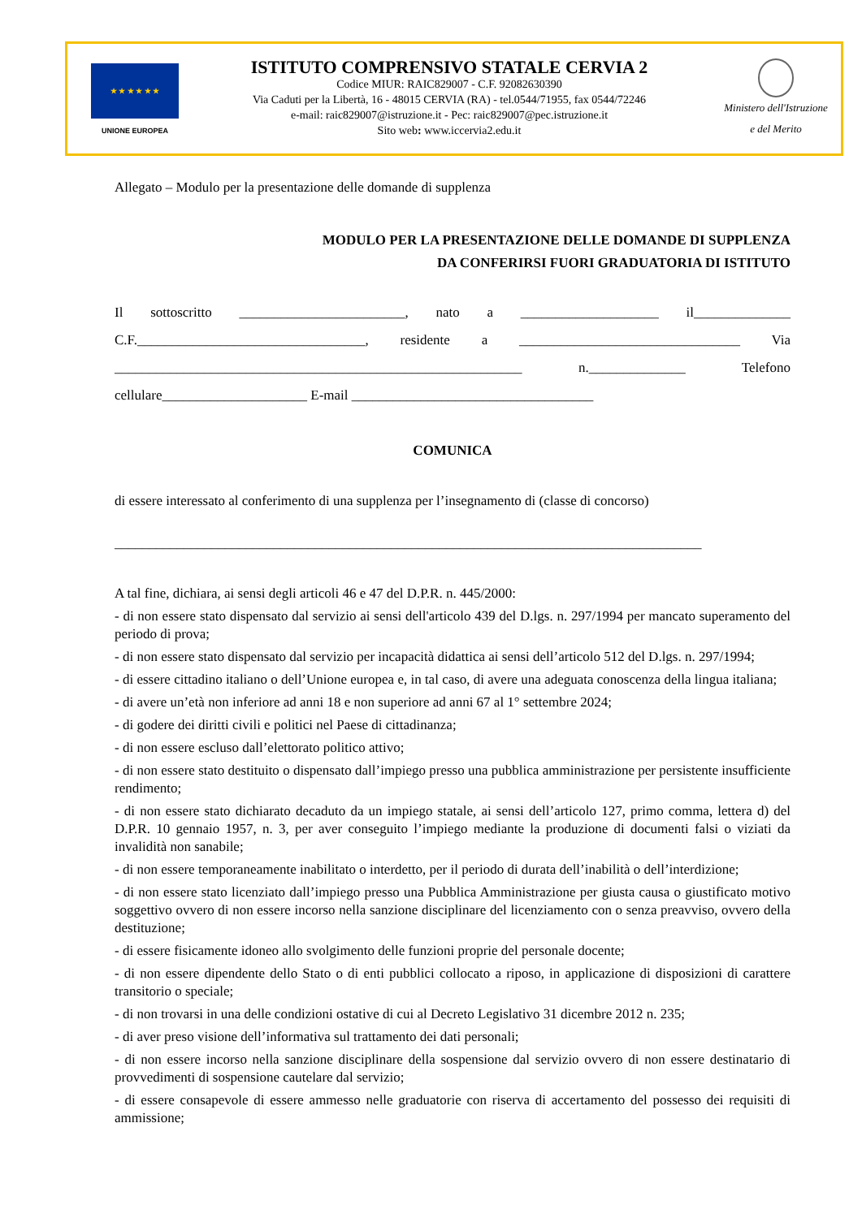★ ★ ★ ★ ★ ★
UNIONE EUROPEA
ISTITUTO COMPRENSIVO STATALE CERVIA 2
Codice MIUR: RAIC829007 - C.F. 92082630390
Via Caduti per la Libertà, 16 - 48015 CERVIA (RA) - tel.0544/71955, fax 0544/72246
e-mail: raic829007@istruzione.it - Pec: raic829007@pec.istruzione.it
Sito web: www.iccervia2.edu.it
Ministero dell'Istruzione
e del Merito
Allegato – Modulo per la presentazione delle domande di supplenza
MODULO PER LA PRESENTAZIONE DELLE DOMANDE DI SUPPLENZA
DA CONFERIRSI FUORI GRADUATORIA DI ISTITUTO
Il sottoscritto ________________________, nato a ____________________ il______________ C.F._________________________________, residente a ________________________________ Via ___________________________________________________________ n.______________ Telefono cellulare_____________________ E-mail ___________________________________
COMUNICA
di essere interessato al conferimento di una supplenza per l’insegnamento di (classe di concorso)
_____________________________________________________________________________________
A tal fine, dichiara, ai sensi degli articoli 46 e 47 del D.P.R. n. 445/2000:
- di non essere stato dispensato dal servizio ai sensi dell'articolo 439 del D.lgs. n. 297/1994 per mancato superamento del periodo di prova;
- di non essere stato dispensato dal servizio per incapacità didattica ai sensi dell’articolo 512 del D.lgs. n. 297/1994;
- di essere cittadino italiano o dell’Unione europea e, in tal caso, di avere una adeguata conoscenza della lingua italiana;
- di avere un’età non inferiore ad anni 18 e non superiore ad anni 67 al 1° settembre 2024;
- di godere dei diritti civili e politici nel Paese di cittadinanza;
- di non essere escluso dall’elettorato politico attivo;
- di non essere stato destituito o dispensato dall’impiego presso una pubblica amministrazione per persistente insufficiente rendimento;
- di non essere stato dichiarato decaduto da un impiego statale, ai sensi dell’articolo 127, primo comma, lettera d) del D.P.R. 10 gennaio 1957, n. 3, per aver conseguito l’impiego mediante la produzione di documenti falsi o viziati da invalidità non sanabile;
- di non essere temporaneamente inabilitato o interdetto, per il periodo di durata dell’inabilità o dell’interdizione;
- di non essere stato licenziato dall’impiego presso una Pubblica Amministrazione per giusta causa o giustificato motivo soggettivo ovvero di non essere incorso nella sanzione disciplinare del licenziamento con o senza preavviso, ovvero della destituzione;
- di essere fisicamente idoneo allo svolgimento delle funzioni proprie del personale docente;
- di non essere dipendente dello Stato o di enti pubblici collocato a riposo, in applicazione di disposizioni di carattere transitorio o speciale;
- di non trovarsi in una delle condizioni ostative di cui al Decreto Legislativo 31 dicembre 2012 n. 235;
- di aver preso visione dell’informativa sul trattamento dei dati personali;
- di non essere incorso nella sanzione disciplinare della sospensione dal servizio ovvero di non essere destinatario di provvedimenti di sospensione cautelare dal servizio;
- di essere consapevole di essere ammesso nelle graduatorie con riserva di accertamento del possesso dei requisiti di ammissione;